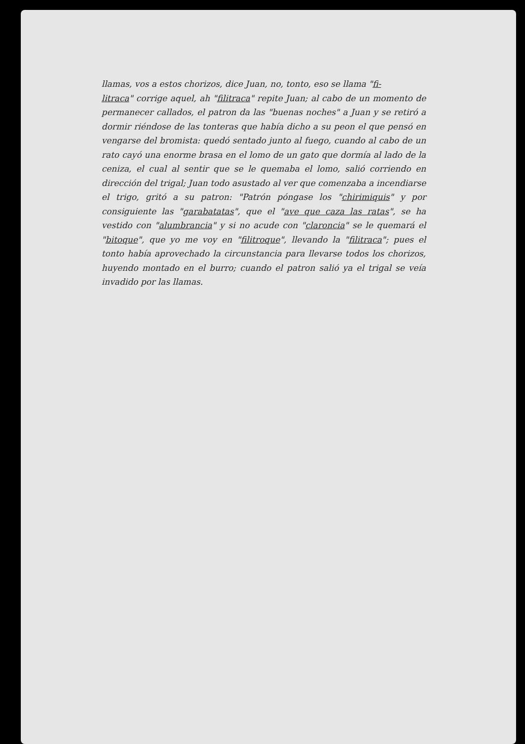llamas, vos a estos chorizos, dice Juan, no, tonto, eso se llama "fi-
litraca" corrige aquel, ah "filitraca" repite Juan; al cabo de un momento de permanecer callados, el patron da las "buenas noches" a Juan y se retiró a dormir riéndose de las tonteras que había dicho a su peon el que pensó en vengarse del bromista: quedó sentado junto al fuego, cuando al cabo de un rato cayó una enorme brasa en el lomo de un gato que dormía al lado de la ceniza, el cual al sentir que se le quemaba el lomo, salió corriendo en dirección del trigal; Juan todo asustado al ver que comenzaba a incendiarse el trigo, gritó a su patron: "Patrón póngase los "chirimiquis" y por consiguiente las "garabatatas", que el "ave que caza las ratas", se ha vestido con "alumbrancia" y si no acude con "claroncia" se le quemará el "bitoque", que yo me voy en "filitroque", llevando la "filitraca"; pues el tonto había aprovechado la circunstancia para llevarse todos los chorizos, huyendo montado en el burro; cuando el patron salió ya el trigal se veía invadido por las llamas.